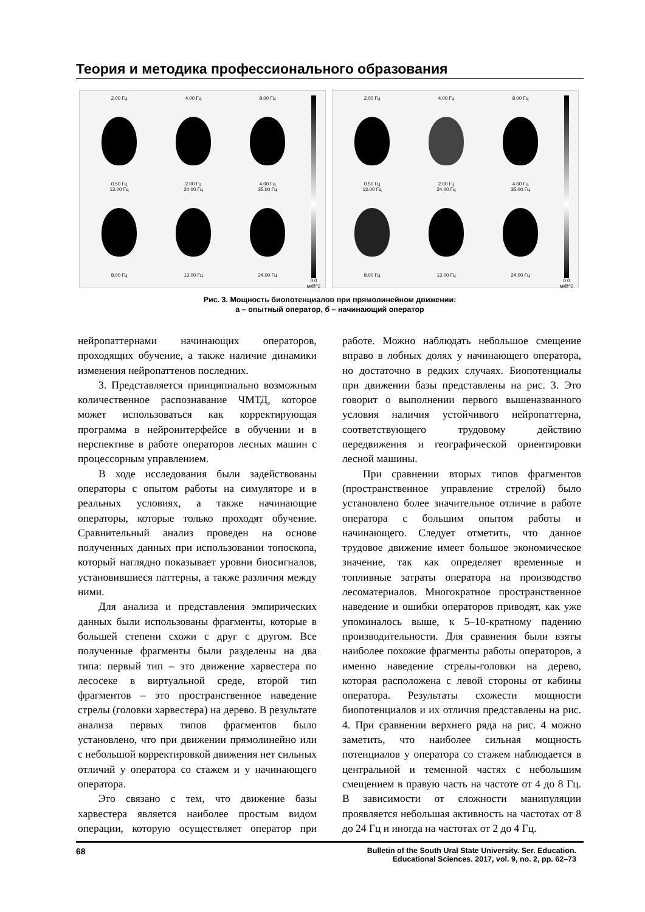Теория и методика профессионального образования
2.00 Гц
0.50 Гц
4.00 Гц
2.00 Гц
8.00 Гц
4.00 Гц
13.00 Гц
8.00 Гц
24.00 Гц
13.00 Гц
35.00 Гц
24.00 Гц
0.0 мкВ^2
2.00 Гц
0.50 Гц
4.00 Гц
2.00 Гц
8.00 Гц
4.00 Гц
13.00 Гц
8.00 Гц
24.00 Гц
13.00 Гц
35.00 Гц
24.00 Гц
0.0 мкВ^2
Рис. 3. Мощность биопотенциалов при прямолинейном движении:
а – опытный оператор, б – начинающий оператор
нейропаттернами начинающих операторов, проходящих обучение, а также наличие динамики изменения нейропаттенов последних.
3. Представляется принципиально возможным количественное распознавание ЧМТД, которое может использоваться как корректирующая программа в нейроинтерфейсе в обучении и в перспективе в работе операторов лесных машин с процессорным управлением.
В ходе исследования были задействованы операторы с опытом работы на симуляторе и в реальных условиях, а также начинающие операторы, которые только проходят обучение. Сравнительный анализ проведен на основе полученных данных при использовании топоскопа, который наглядно показывает уровни биосигналов, установившиеся паттерны, а также различия между ними.
Для анализа и представления эмпирических данных были использованы фрагменты, которые в большей степени схожи с друг с другом. Все полученные фрагменты были разделены на два типа: первый тип – это движение харвестера по лесосеке в виртуальной среде, второй тип фрагментов – это пространственное наведение стрелы (головки харвестера) на дерево. В результате анализа первых типов фрагментов было установлено, что при движении прямолинейно или с небольшой корректировкой движения нет сильных отличий у оператора со стажем и у начинающего оператора.
Это связано с тем, что движение базы харвестера является наиболее простым видом операции, которую осуществляет оператор при работе. Можно наблюдать небольшое смещение вправо в лобных долях у начинающего оператора, но достаточно в редких случаях. Биопотенциалы при движении базы представлены на рис. 3. Это говорит о выполнении первого вышеназванного условия наличия устойчивого нейропаттерна, соответствующего трудовому действию передвижения и географической ориентировки лесной машины.
При сравнении вторых типов фрагментов (пространственное управление стрелой) было установлено более значительное отличие в работе оператора с большим опытом работы и начинающего. Следует отметить, что данное трудовое движение имеет большое экономическое значение, так как определяет временные и топливные затраты оператора на производство лесоматериалов. Многократное пространственное наведение и ошибки операторов приводят, как уже упоминалось выше, к 5–10-кратному падению производительности. Для сравнения были взяты наиболее похожие фрагменты работы операторов, а именно наведение стрелы-головки на дерево, которая расположена с левой стороны от кабины оператора. Результаты схожести мощности биопотенциалов и их отличия представлены на рис. 4. При сравнении верхнего ряда на рис. 4 можно заметить, что наиболее сильная мощность потенциалов у оператора со стажем наблюдается в центральной и теменной частях с небольшим смещением в правую часть на частоте от 4 до 8 Гц. В зависимости от сложности манипуляции проявляется небольшая активность на частотах от 8 до 24 Гц и иногда на частотах от 2 до 4 Гц.
68 Bulletin of the South Ural State University. Ser. Education.
Educational Sciences. 2017, vol. 9, no. 2, pp. 62–73